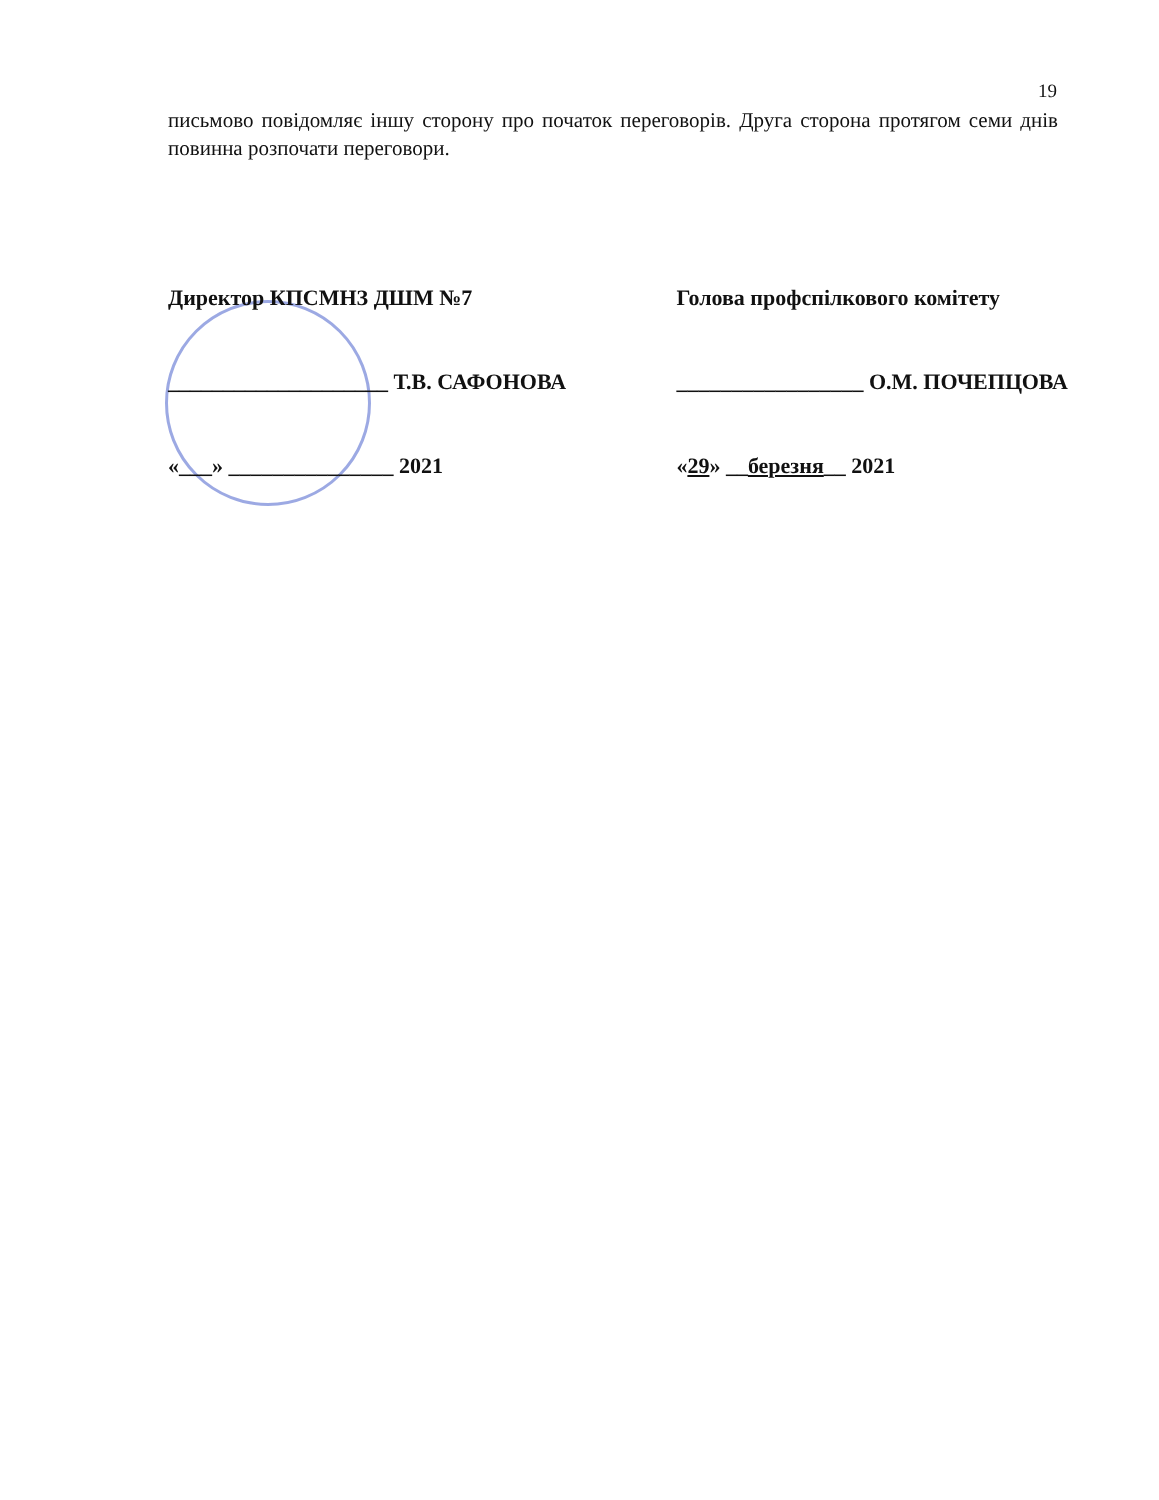19
письмово повідомляє іншу сторону про початок переговорів. Друга сторона протягом семи днів повинна розпочати переговори.
Директор КПСМНЗ ДШМ №7
____________________ Т.В. САФОНОВА
«___» _______________ 2021
Голова профспілкового комітету
_________________ О.М. ПОЧЕПЦОВА
«29» __березня__ 2021